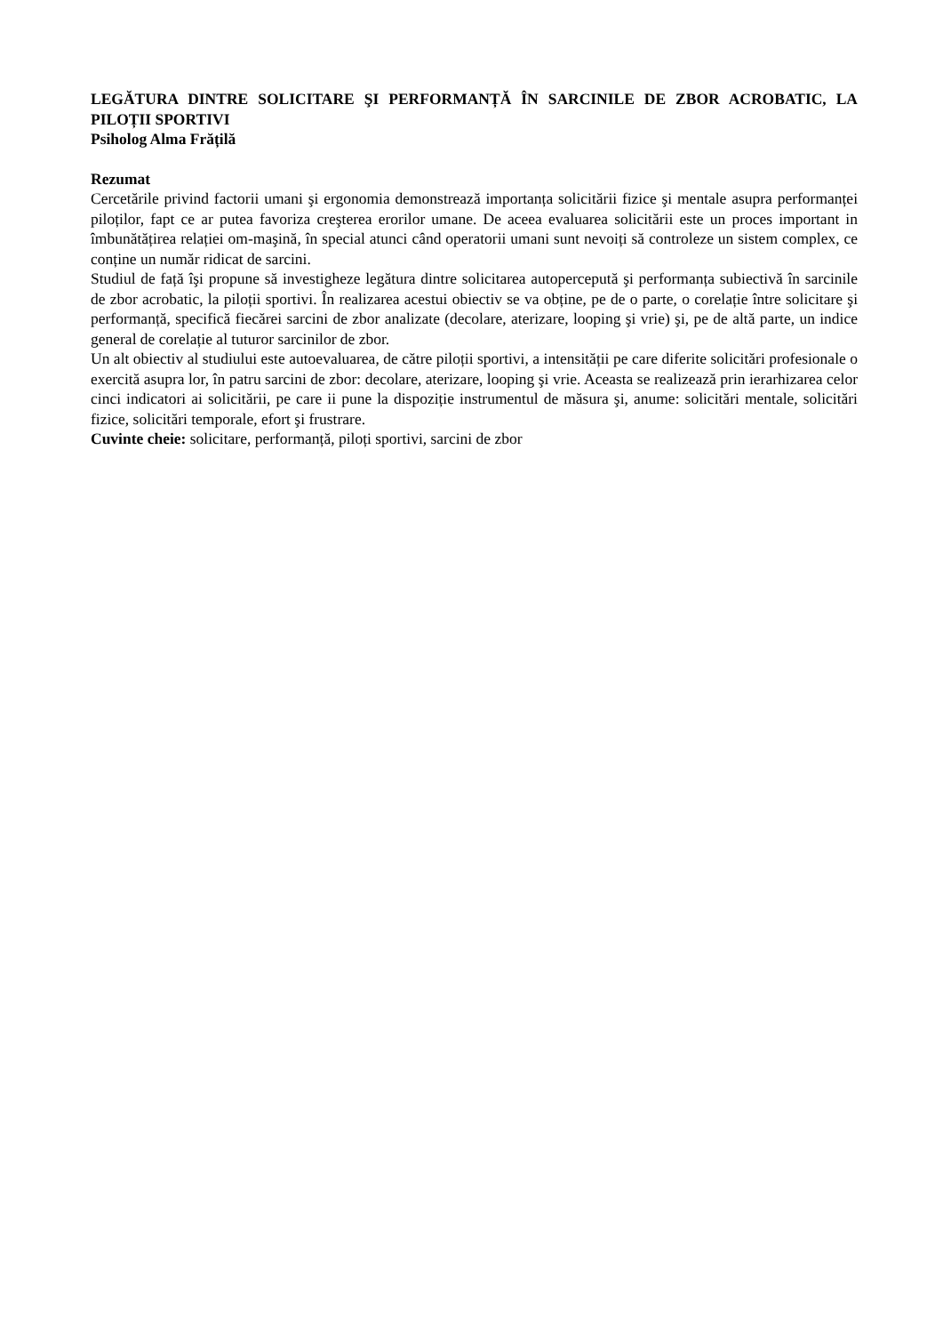LEGĂTURA DINTRE SOLICITARE ŞI PERFORMANȚĂ ÎN SARCINILE DE ZBOR ACROBATIC, LA PILOȚII SPORTIVI
Psiholog Alma Frățilă
Rezumat
Cercetările privind factorii umani şi ergonomia demonstrează importanța solicitării fizice şi mentale asupra performanței piloților, fapt ce ar putea favoriza creşterea erorilor umane. De aceea evaluarea solicitării este un proces important in îmbunătățirea relației om-maşină, în special atunci când operatorii umani sunt nevoiți să controleze un sistem complex, ce conține un număr ridicat de sarcini.
Studiul de față îşi propune să investigheze legătura dintre solicitarea autopercepută şi performanța subiectivă în sarcinile de zbor acrobatic, la piloții sportivi. În realizarea acestui obiectiv se va obține, pe de o parte, o corelație între solicitare şi performanță, specifică fiecărei sarcini de zbor analizate (decolare, aterizare, looping şi vrie) şi, pe de altă parte, un indice general de corelație al tuturor sarcinilor de zbor.
Un alt obiectiv al studiului este autoevaluarea, de către piloții sportivi, a intensității pe care diferite solicitări profesionale o exercită asupra lor, în patru sarcini de zbor: decolare, aterizare, looping şi vrie. Aceasta se realizează prin ierarhizarea celor cinci indicatori ai solicitării, pe care ii pune la dispoziție instrumentul de măsura şi, anume: solicitări mentale, solicitări fizice, solicitări temporale, efort şi frustrare.
Cuvinte cheie: solicitare, performanță, piloți sportivi, sarcini de zbor